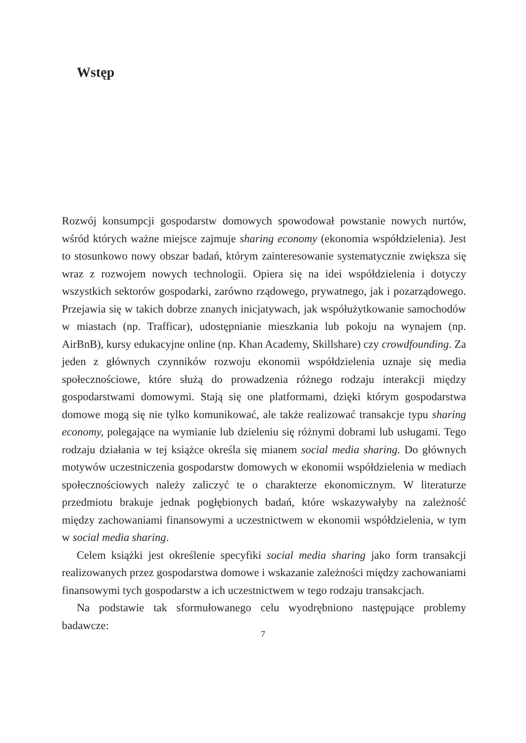Wstęp
Rozwój konsumpcji gospodarstw domowych spowodował powstanie nowych nurtów, wśród których ważne miejsce zajmuje sharing economy (ekonomia współdzielenia). Jest to stosunkowo nowy obszar badań, którym zainteresowanie systematycznie zwiększa się wraz z rozwojem nowych technologii. Opiera się na idei współdzielenia i dotyczy wszystkich sektorów gospodarki, zarówno rządowego, prywatnego, jak i pozarządowego. Przejawia się w takich dobrze znanych inicjatywach, jak współużytkowanie samochodów w miastach (np. Trafficar), udostępnianie mieszkania lub pokoju na wynajem (np. AirBnB), kursy edukacyjne online (np. Khan Academy, Skillshare) czy crowdfounding. Za jeden z głównych czynników rozwoju ekonomii współdzielenia uznaje się media społecznościowe, które służą do prowadzenia różnego rodzaju interakcji między gospodarstwami domowymi. Stają się one platformami, dzięki którym gospodarstwa domowe mogą się nie tylko komunikować, ale także realizować transakcje typu sharing economy, polegające na wymianie lub dzieleniu się różnymi dobrami lub usługami. Tego rodzaju działania w tej książce określa się mianem social media sharing. Do głównych motywów uczestniczenia gospodarstw domowych w ekonomii współdzielenia w mediach społecznościowych należy zaliczyć te o charakterze ekonomicznym. W literaturze przedmiotu brakuje jednak pogłębionych badań, które wskazywałyby na zależność między zachowaniami finansowymi a uczestnictwem w ekonomii współdzielenia, w tym w social media sharing.
Celem książki jest określenie specyfiki social media sharing jako form transakcji realizowanych przez gospodarstwa domowe i wskazanie zależności między zachowaniami finansowymi tych gospodarstw a ich uczestnictwem w tego rodzaju transakcjach.
Na podstawie tak sformułowanego celu wyodrębniono następujące problemy badawcze:
7